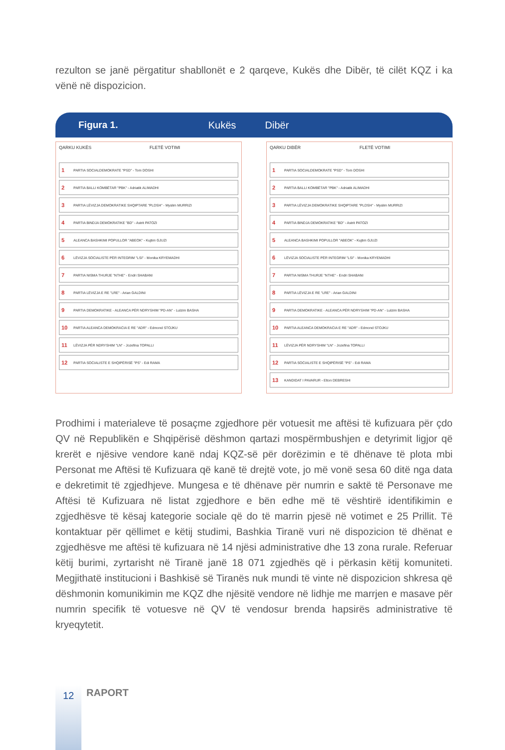rezulton se janë përgatitur shabllonët e 2 qarqeve, Kukës dhe Dibër, të cilët KQZ i ka vënë në dispozicion.
Figura 1. Kukës Dibër
QARKU KUKËS FLETË VOTIMI
1 PARTIA SOCIALDEMOKRATE "PSD" - Tom DOSHI
2 PARTIA BALLI KOMBËTAR "PBK" - Adriatik ALIMADHI
3 PARTIA LËVIZJA DEMOKRATIKE SHQIPTARE "PLDSH" - Myslim MURRIZI
4 PARTIA BINDJA DEMOKRATIKE "BD" - Astrit PATOZI
5 ALEANCA BASHKIMI POPULLOR "ABEOK" - Kujtim GJUZI
6 LËVIZJA SOCIALISTE PËR INTEGRIM "LSI" - Monika KRYEMADHI
7 PARTIA NISMA THURJE "NTHE" - Endri SHABANI
8 PARTIA LËVIZJA E RE "LRE" - Arian GALDINI
9 PARTIA DEMOKRATIKE - ALEANCA PËR NDRYSHIM "PD-AN" - Lulzim BASHA
10 PARTIA ALEANCA DEMOKRACIA E RE "ADR" - Edmond STOJKU
11 LËVIZJA PËR NDRYSHIM "LN" - Jozefina TOPALLI
12 PARTIA SOCIALISTE E SHQIPËRISË "PS" - Edi RAMA
QARKU DIBËR FLETË VOTIMI
1 PARTIA SOCIALDEMOKRATE "PSD" - Tom DOSHI
2 PARTIA BALLI KOMBËTAR "PBK" - Adriatik ALIMADHI
3 PARTIA LËVIZJA DEMOKRATIKE SHQIPTARE "PLDSH" - Myslim MURRIZI
4 PARTIA BINDJA DEMOKRATIKE "BD" - Astrit PATOZI
5 ALEANCA BASHKIMI POPULLOR "ABEOK" - Kujtim GJUZI
6 LËVIZJA SOCIALISTE PËR INTEGRIM "LSI" - Monika KRYEMADHI
7 PARTIA NISMA THURJE "NTHE" - Endri SHABANI
8 PARTIA LËVIZJA E RE "LRE" - Arian GALDINI
9 PARTIA DEMOKRATIKE - ALEANCA PËR NDRYSHIM "PD-AN" - Lulzim BASHA
10 PARTIA ALEANCA DEMOKRACIA E RE "ADR" - Edmond STOJKU
11 LËVIZJA PËR NDRYSHIM "LN" - Jozefina TOPALLI
12 PARTIA SOCIALISTE E SHQIPËRISË "PS" - Edi RAMA
13 KANDIDAT I PAVARUR - Elton DEBRESHI
Prodhimi i materialeve të posaçme zgjedhore për votuesit me aftësi të kufizuara për çdo QV në Republikën e Shqipërisë dëshmon qartazi mospërmbushjen e detyrimit ligjor që krerët e njësive vendore kanë ndaj KQZ-së për dorëzimin e të dhënave të plota mbi Personat me Aftësi të Kufizuara që kanë të drejtë vote, jo më vonë sesa 60 ditë nga data e dekretimit të zgjedhjeve. Mungesa e të dhënave për numrin e saktë të Personave me Aftësi të Kufizuara në listat zgjedhore e bën edhe më të vështirë identifikimin e zgjedhësve të kësaj kategorie sociale që do të marrin pjesë në votimet e 25 Prillit. Të kontaktuar për qëllimet e këtij studimi, Bashkia Tiranë vuri në dispozicion të dhënat e zgjedhësve me aftësi të kufizuara në 14 njësi administrative dhe 13 zona rurale. Referuar këtij burimi, zyrtarisht në Tiranë janë 18 071 zgjedhës që i përkasin këtij komuniteti. Megjithatë institucioni i Bashkisë së Tiranës nuk mundi të vinte në dispozicion shkresa që dëshmonin komunikimin me KQZ dhe njësitë vendore në lidhje me marrjen e masave për numrin specifik të votuesve në QV të vendosur brenda hapsirës administrative të kryeqytetit.
12 RAPORT